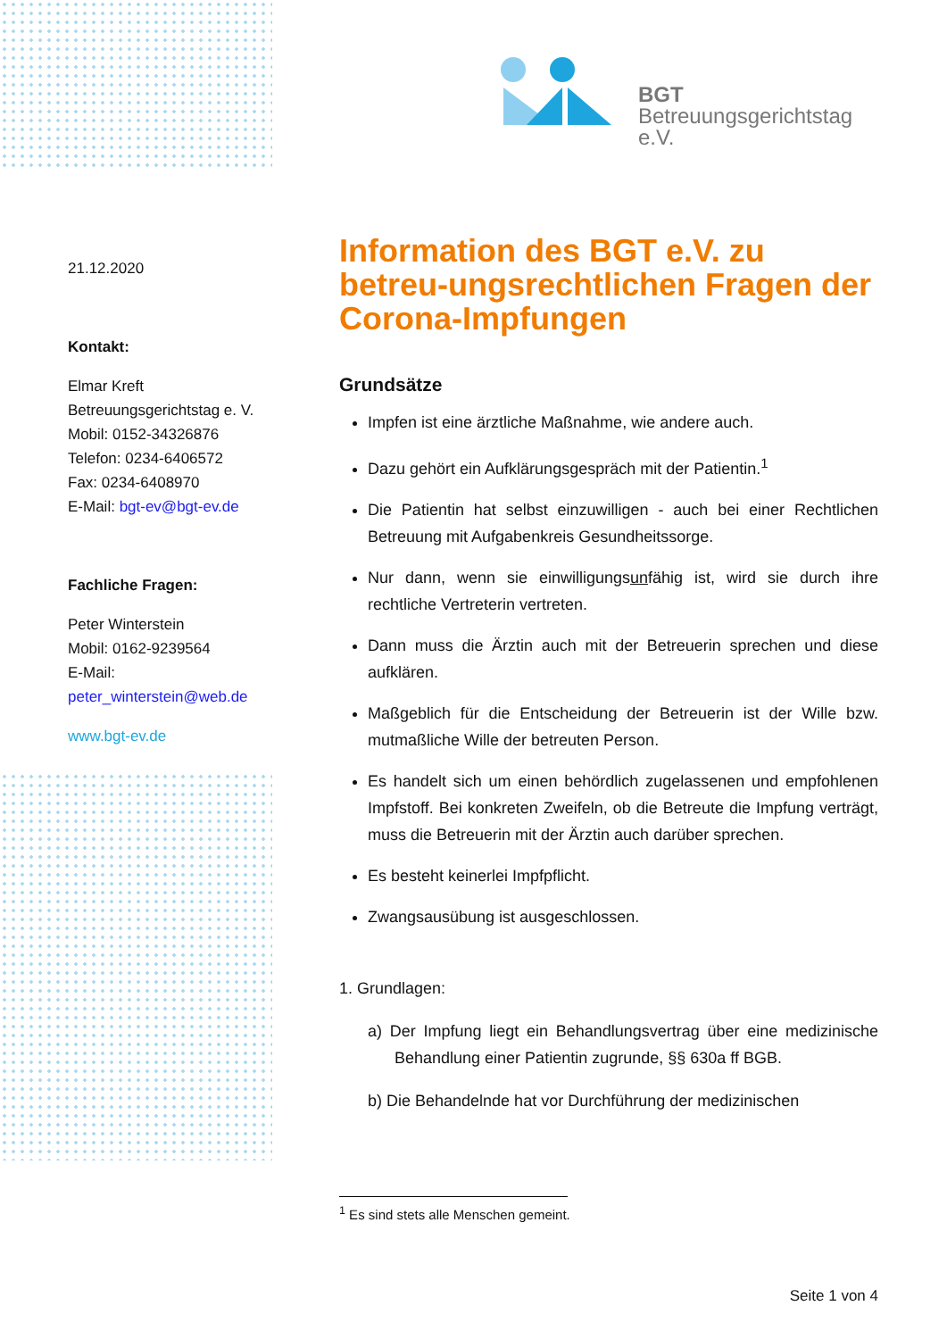BGT
Betreuungsgerichtstag e.V.
21.12.2020
Kontakt:
Elmar Kreft
Betreuungsgerichtstag e. V.
Mobil: 0152-34326876
Telefon: 0234-6406572
Fax: 0234-6408970
E-Mail: bgt-ev@bgt-ev.de
Fachliche Fragen:
Peter Winterstein
Mobil: 0162-9239564
E-Mail:
peter_winterstein@web.de
www.bgt-ev.de
Information des BGT e.V. zu betreu-ungsrechtlichen Fragen der Corona-Impfungen
Grundsätze
Impfen ist eine ärztliche Maßnahme, wie andere auch.
Dazu gehört ein Aufklärungsgespräch mit der Patientin.<sup>1</sup>
Die Patientin hat selbst einzuwilligen - auch bei einer Rechtlichen Betreuung mit Aufgabenkreis Gesundheitssorge.
Nur dann, wenn sie einwilligungsunfähig ist, wird sie durch ihre rechtliche Vertreterin vertreten.
Dann muss die Ärztin auch mit der Betreuerin sprechen und diese aufklären.
Maßgeblich für die Entscheidung der Betreuerin ist der Wille bzw. mutmaßliche Wille der betreuten Person.
Es handelt sich um einen behördlich zugelassenen und empfohlenen Impfstoff. Bei konkreten Zweifeln, ob die Betreute die Impfung verträgt, muss die Betreuerin mit der Ärztin auch darüber sprechen.
Es besteht keinerlei Impfpflicht.
Zwangsausübung ist ausgeschlossen.
1. Grundlagen:
a) Der Impfung liegt ein Behandlungsvertrag über eine medizinische Behandlung einer Patientin zugrunde, §§ 630a ff BGB.
b) Die Behandelnde hat vor Durchführung der medizinischen
<sup>1</sup> Es sind stets alle Menschen gemeint.
Seite 1 von 4